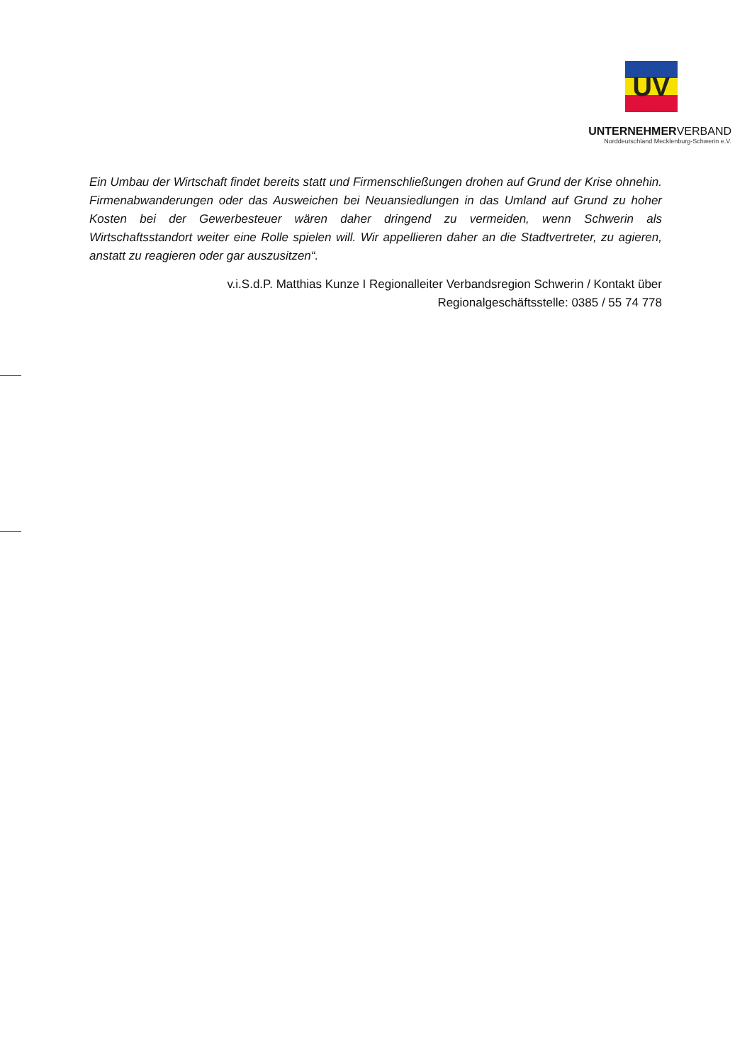UV
UNTERNEHMERVERBAND
Norddeutschland Mecklenburg-Schwerin e.V.
Ein Umbau der Wirtschaft findet bereits statt und Firmenschließungen drohen auf Grund der Krise ohnehin. Firmenabwanderungen oder das Ausweichen bei Neuansiedlungen in das Umland auf Grund zu hoher Kosten bei der Gewerbesteuer wären daher dringend zu vermeiden, wenn Schwerin als Wirtschaftsstandort weiter eine Rolle spielen will. Wir appellieren daher an die Stadtvertreter, zu agieren, anstatt zu reagieren oder gar auszusitzen“.
v.i.S.d.P. Matthias Kunze I Regionalleiter Verbandsregion Schwerin / Kontakt über
Regionalgeschäftsstelle: 0385 / 55 74 778